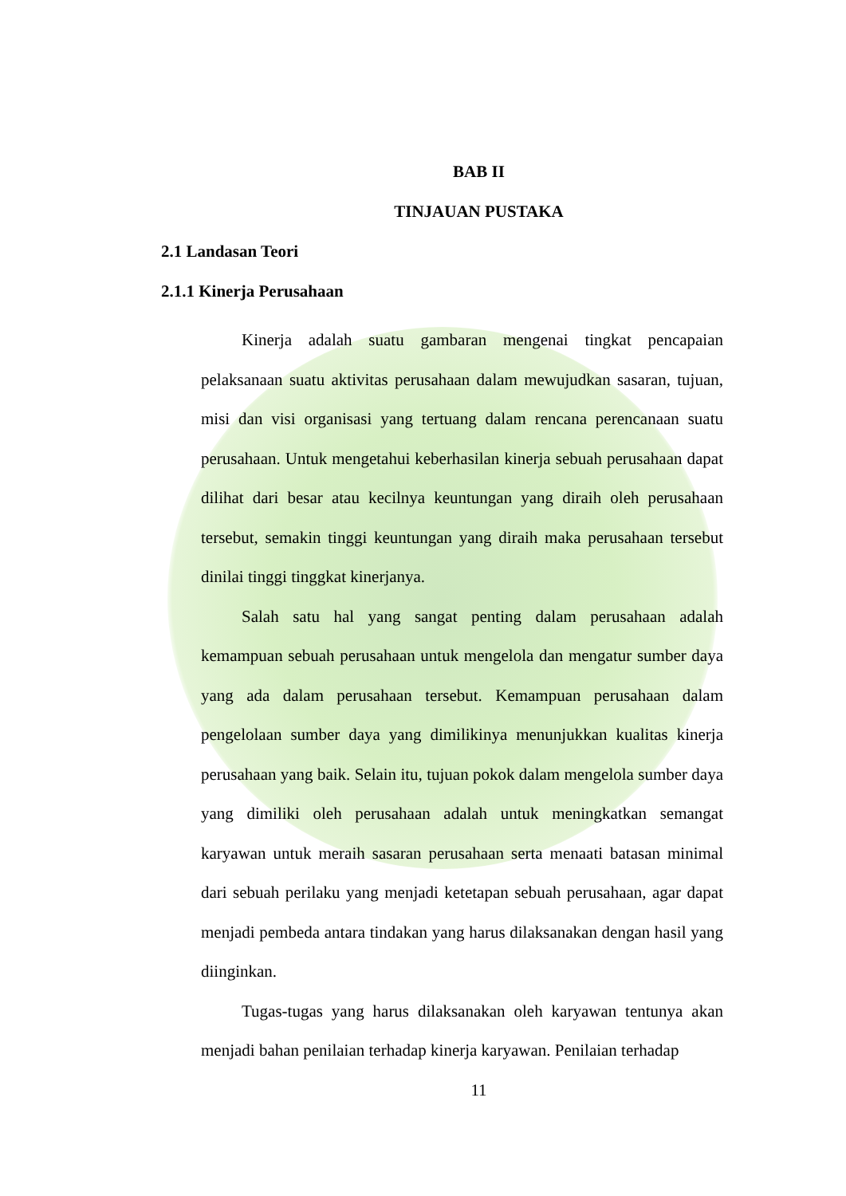BAB II
TINJAUAN PUSTAKA
2.1 Landasan Teori
2.1.1 Kinerja Perusahaan
Kinerja adalah suatu gambaran mengenai tingkat pencapaian pelaksanaan suatu aktivitas perusahaan dalam mewujudkan sasaran, tujuan, misi dan visi organisasi yang tertuang dalam rencana perencanaan suatu perusahaan. Untuk mengetahui keberhasilan kinerja sebuah perusahaan dapat dilihat dari besar atau kecilnya keuntungan yang diraih oleh perusahaan tersebut, semakin tinggi keuntungan yang diraih maka perusahaan tersebut dinilai tinggi tinggkat kinerjanya.
Salah satu hal yang sangat penting dalam perusahaan adalah kemampuan sebuah perusahaan untuk mengelola dan mengatur sumber daya yang ada dalam perusahaan tersebut. Kemampuan perusahaan dalam pengelolaan sumber daya yang dimilikinya menunjukkan kualitas kinerja perusahaan yang baik. Selain itu, tujuan pokok dalam mengelola sumber daya yang dimiliki oleh perusahaan adalah untuk meningkatkan semangat karyawan untuk meraih sasaran perusahaan serta menaati batasan minimal dari sebuah perilaku yang menjadi ketetapan sebuah perusahaan, agar dapat menjadi pembeda antara tindakan yang harus dilaksanakan dengan hasil yang diinginkan.
Tugas-tugas yang harus dilaksanakan oleh karyawan tentunya akan menjadi bahan penilaian terhadap kinerja karyawan. Penilaian terhadap
11